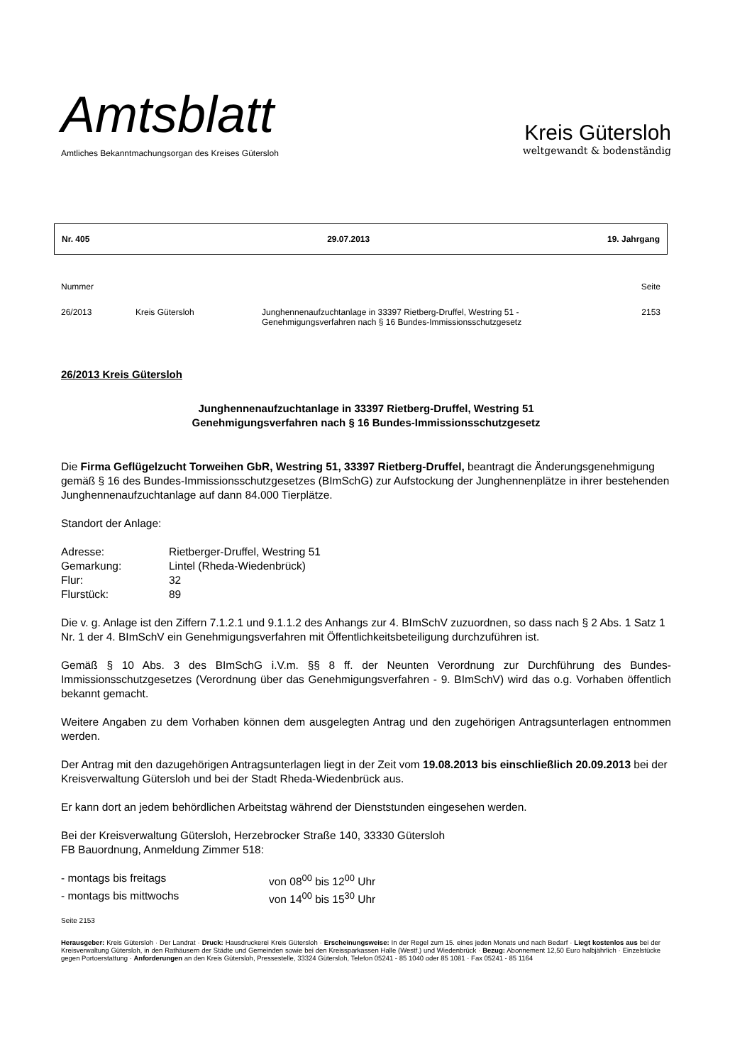Amtsblatt
Amtliches Bekanntmachungsorgan des Kreises Gütersloh
Kreis Gütersloh
weltgewandt & bodenständig
Nr. 405 29.07.2013 19. Jahrgang
| Nummer | | | Seite |
| 26/2013 | Kreis Gütersloh | Junghennenaufzuchtanlage in 33397 Rietberg-Druffel, Westring 51 - Genehmigungsverfahren nach § 16 Bundes-Immissionsschutzgesetz | 2153 |
26/2013 Kreis Gütersloh
Junghennenaufzuchtanlage in 33397 Rietberg-Druffel, Westring 51
Genehmigungsverfahren nach § 16 Bundes-Immissionsschutzgesetz
Die Firma Geflügelzucht Torweihen GbR, Westring 51, 33397 Rietberg-Druffel, beantragt die Änderungsgenehmigung gemäß § 16 des Bundes-Immissionsschutzgesetzes (BImSchG) zur Aufstockung der Junghennenplätze in ihrer bestehenden Junghennenaufzuchtanlage auf dann 84.000 Tierplätze.
Standort der Anlage:
| Adresse: | Rietberger-Druffel, Westring 51 |
| Gemarkung: | Lintel (Rheda-Wiedenbrück) |
| Flur: | 32 |
| Flurstück: | 89 |
Die v. g. Anlage ist den Ziffern 7.1.2.1 und 9.1.1.2 des Anhangs zur 4. BImSchV zuzuordnen, so dass nach § 2 Abs. 1 Satz 1 Nr. 1 der 4. BImSchV ein Genehmigungsverfahren mit Öffentlichkeitsbeteiligung durchzuführen ist.
Gemäß § 10 Abs. 3 des BImSchG i.V.m. §§ 8 ff. der Neunten Verordnung zur Durchführung des Bundes-Immissionsschutzgesetzes (Verordnung über das Genehmigungsverfahren - 9. BImSchV) wird das o.g. Vorhaben öffentlich bekannt gemacht.
Weitere Angaben zu dem Vorhaben können dem ausgelegten Antrag und den zugehörigen Antragsunterlagen entnommen werden.
Der Antrag mit den dazugehörigen Antragsunterlagen liegt in der Zeit vom 19.08.2013 bis einschließlich 20.09.2013 bei der Kreisverwaltung Gütersloh und bei der Stadt Rheda-Wiedenbrück aus.
Er kann dort an jedem behördlichen Arbeitstag während der Dienststunden eingesehen werden.
Bei der Kreisverwaltung Gütersloh, Herzebrocker Straße 140, 33330 Gütersloh
FB Bauordnung, Anmeldung Zimmer 518:
| - montags bis freitags | von 08<sup>00</sup> bis 12<sup>00</sup> Uhr |
| - montags bis mittwochs | von 14<sup>00</sup> bis 15<sup>30</sup> Uhr |
Seite 2153
Herausgeber: Kreis Gütersloh · Der Landrat · Druck: Hausdruckerei Kreis Gütersloh · Erscheinungsweise: In der Regel zum 15. eines jeden Monats und nach Bedarf · Liegt kostenlos aus bei der Kreisverwaltung Gütersloh, in den Rathäusern der Städte und Gemeinden sowie bei den Kreissparkassen Halle (Westf.) und Wiedenbrück · Bezug: Abonnement 12,50 Euro halbjährlich · Einzelstücke gegen Portoerstattung · Anforderungen an den Kreis Gütersloh, Pressestelle, 33324 Gütersloh, Telefon 05241 - 85 1040 oder 85 1081 · Fax 05241 - 85 1164